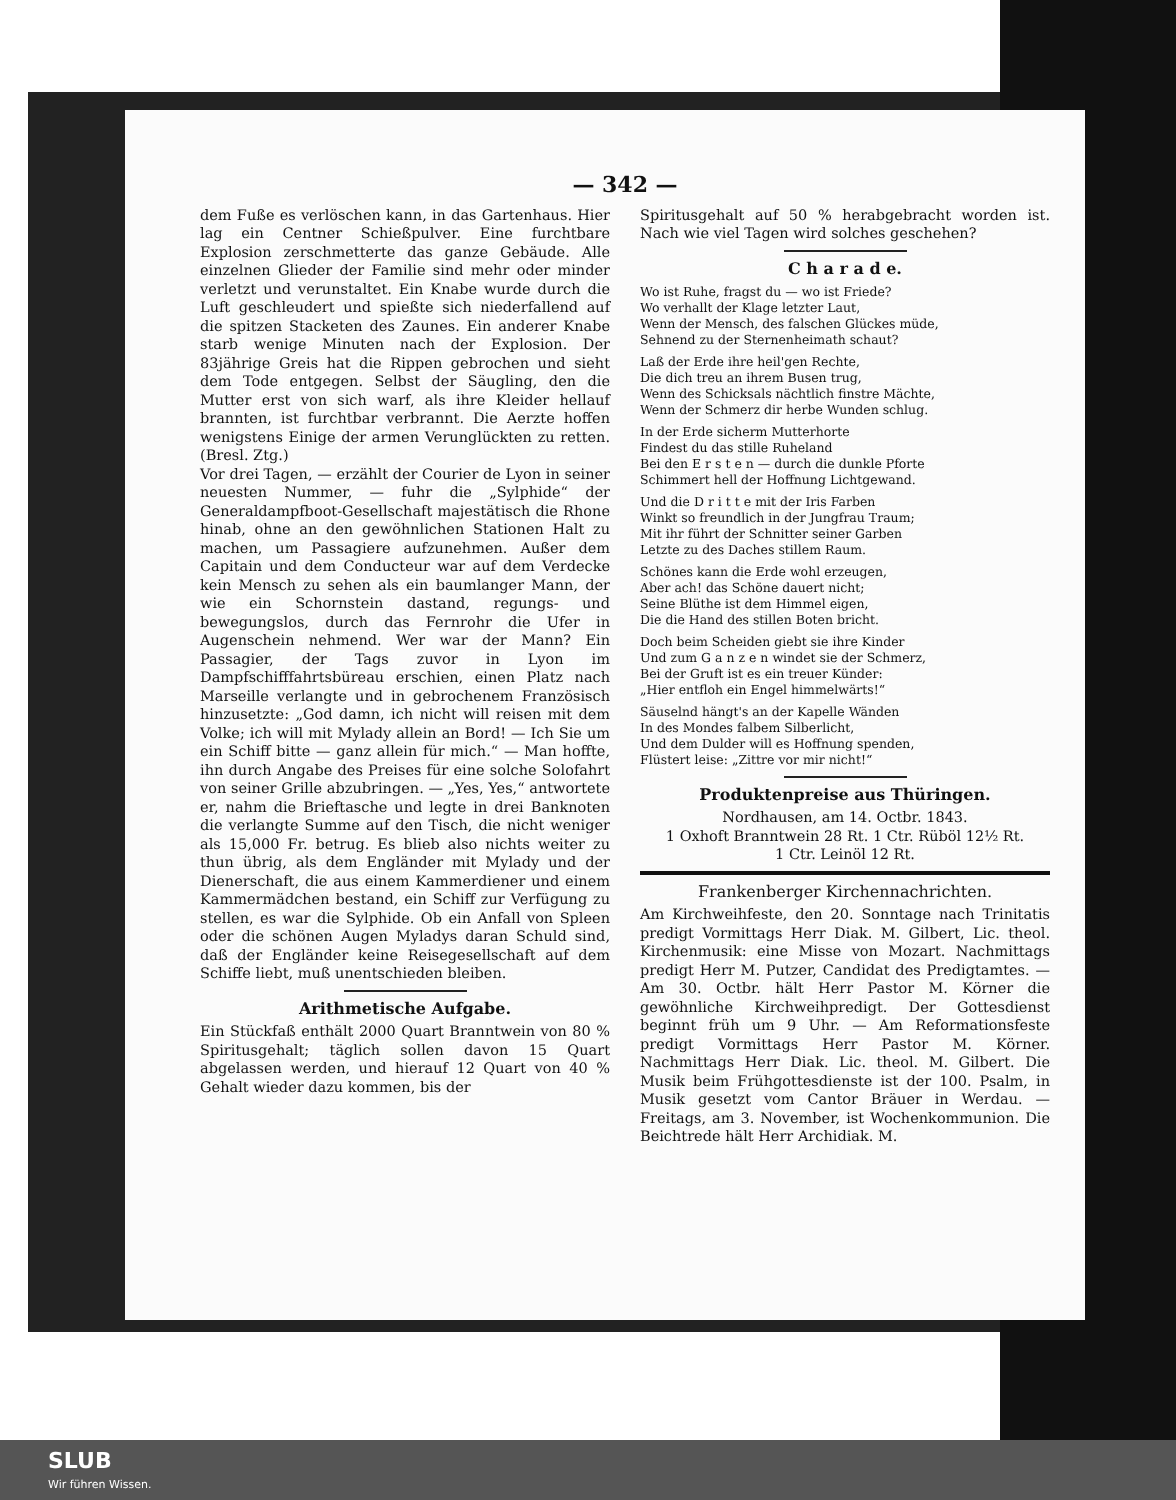— 342 —
dem Fuße es verlöschen kann, in das Gartenhaus. Hier lag ein Centner Schießpulver. Eine furchtbare Explosion zerschmetterte das ganze Gebäude. Alle einzelnen Glieder der Familie sind mehr oder minder verletzt und verunstaltet. Ein Knabe wurde durch die Luft geschleudert und spießte sich niederfallend auf die spitzen Stacketen des Zaunes. Ein anderer Knabe starb wenige Minuten nach der Explosion. Der 83jährige Greis hat die Rippen gebrochen und sieht dem Tode entgegen. Selbst der Säugling, den die Mutter erst von sich warf, als ihre Kleider hellauf brannten, ist furchtbar verbrannt. Die Aerzte hoffen wenigstens Einige der armen Verunglückten zu retten. (Bresl. Ztg.)
Vor drei Tagen, — erzählt der Courier de Lyon in seiner neuesten Nummer, — fuhr die „Sylphide“ der Generaldampfboot-Gesellschaft majestätisch die Rhone hinab, ohne an den gewöhnlichen Stationen Halt zu machen, um Passagiere aufzunehmen. Außer dem Capitain und dem Conducteur war auf dem Verdecke kein Mensch zu sehen als ein baumlanger Mann, der wie ein Schornstein dastand, regungs- und bewegungslos, durch das Fernrohr die Ufer in Augenschein nehmend. Wer war der Mann? Ein Passagier, der Tags zuvor in Lyon im Dampfschifffahrtsbüreau erschien, einen Platz nach Marseille verlangte und in gebrochenem Französisch hinzusetzte: „God damn, ich nicht will reisen mit dem Volke; ich will mit Mylady allein an Bord! — Ich Sie um ein Schiff bitte — ganz allein für mich.“ — Man hoffte, ihn durch Angabe des Preises für eine solche Solofahrt von seiner Grille abzubringen. — „Yes, Yes,“ antwortete er, nahm die Brieftasche und legte in drei Banknoten die verlangte Summe auf den Tisch, die nicht weniger als 15,000 Fr. betrug. Es blieb also nichts weiter zu thun übrig, als dem Engländer mit Mylady und der Dienerschaft, die aus einem Kammerdiener und einem Kammermädchen bestand, ein Schiff zur Verfügung zu stellen, es war die Sylphide. Ob ein Anfall von Spleen oder die schönen Augen Myladys daran Schuld sind, daß der Engländer keine Reisegesellschaft auf dem Schiffe liebt, muß unentschieden bleiben.
Arithmetische Aufgabe.
Ein Stückfaß enthält 2000 Quart Branntwein von 80 % Spiritusgehalt; täglich sollen davon 15 Quart abgelassen werden, und hierauf 12 Quart von 40 % Gehalt wieder dazu kommen, bis der
Spiritusgehalt auf 50 % herabgebracht worden ist. Nach wie viel Tagen wird solches geschehen?
C h a r a d e.
Wo ist Ruhe, fragst du — wo ist Friede?
Wo verhallt der Klage letzter Laut,
Wenn der Mensch, des falschen Glückes müde,
Sehnend zu der Sternenheimath schaut?
Laß der Erde ihre heil'gen Rechte,
Die dich treu an ihrem Busen trug,
Wenn des Schicksals nächtlich finstre Mächte,
Wenn der Schmerz dir herbe Wunden schlug.
In der Erde sicherm Mutterhorte
Findest du das stille Ruheland
Bei den E r s t e n — durch die dunkle Pforte
Schimmert hell der Hoffnung Lichtgewand.
Und die D r i t t e mit der Iris Farben
Winkt so freundlich in der Jungfrau Traum;
Mit ihr führt der Schnitter seiner Garben
Letzte zu des Daches stillem Raum.
Schönes kann die Erde wohl erzeugen,
Aber ach! das Schöne dauert nicht;
Seine Blüthe ist dem Himmel eigen,
Die die Hand des stillen Boten bricht.
Doch beim Scheiden giebt sie ihre Kinder
Und zum G a n z e n windet sie der Schmerz,
Bei der Gruft ist es ein treuer Künder:
„Hier entfloh ein Engel himmelwärts!“
Säuselnd hängt's an der Kapelle Wänden
In des Mondes falbem Silberlicht,
Und dem Dulder will es Hoffnung spenden,
Flüstert leise: „Zittre vor mir nicht!“
Produktenpreise aus Thüringen.
Nordhausen, am 14. Octbr. 1843.
1 Oxhoft Branntwein 28 Rt. 1 Ctr. Rüböl 12½ Rt.
1 Ctr. Leinöl 12 Rt.
Frankenberger Kirchennachrichten.
Am Kirchweihfeste, den 20. Sonntage nach Trinitatis predigt Vormittags Herr Diak. M. Gilbert, Lic. theol. Kirchenmusik: eine Misse von Mozart. Nachmittags predigt Herr M. Putzer, Candidat des Predigtamtes. — Am 30. Octbr. hält Herr Pastor M. Körner die gewöhnliche Kirchweihpredigt. Der Gottesdienst beginnt früh um 9 Uhr. — Am Reformationsfeste predigt Vormittags Herr Pastor M. Körner. Nachmittags Herr Diak. Lic. theol. M. Gilbert. Die Musik beim Frühgottesdienste ist der 100. Psalm, in Musik gesetzt vom Cantor Bräuer in Werdau. — Freitags, am 3. November, ist Wochenkommunion. Die Beichtrede hält Herr Archidiak. M.
SLUB
Wir führen Wissen.